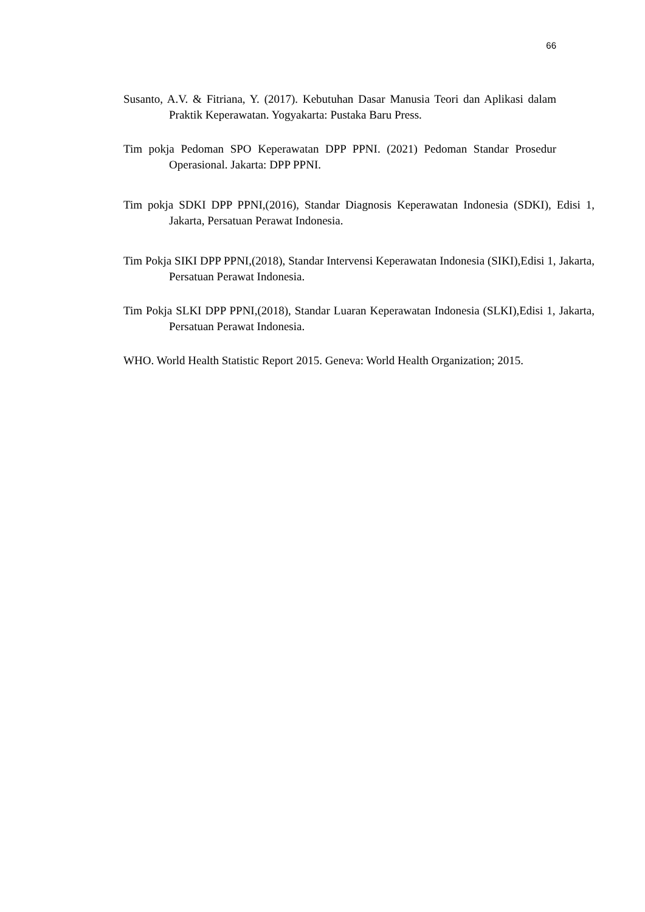66
Susanto, A.V. & Fitriana, Y. (2017). Kebutuhan Dasar Manusia Teori dan Aplikasi dalam Praktik Keperawatan. Yogyakarta: Pustaka Baru Press.
Tim pokja Pedoman SPO Keperawatan DPP PPNI. (2021) Pedoman Standar Prosedur Operasional. Jakarta: DPP PPNI.
Tim pokja SDKI DPP PPNI,(2016), Standar Diagnosis Keperawatan Indonesia (SDKI), Edisi 1, Jakarta, Persatuan Perawat Indonesia.
Tim Pokja SIKI DPP PPNI,(2018), Standar Intervensi Keperawatan Indonesia (SIKI),Edisi 1, Jakarta, Persatuan Perawat Indonesia.
Tim Pokja SLKI DPP PPNI,(2018), Standar Luaran Keperawatan Indonesia (SLKI),Edisi 1, Jakarta, Persatuan Perawat Indonesia.
WHO. World Health Statistic Report 2015. Geneva: World Health Organization; 2015.